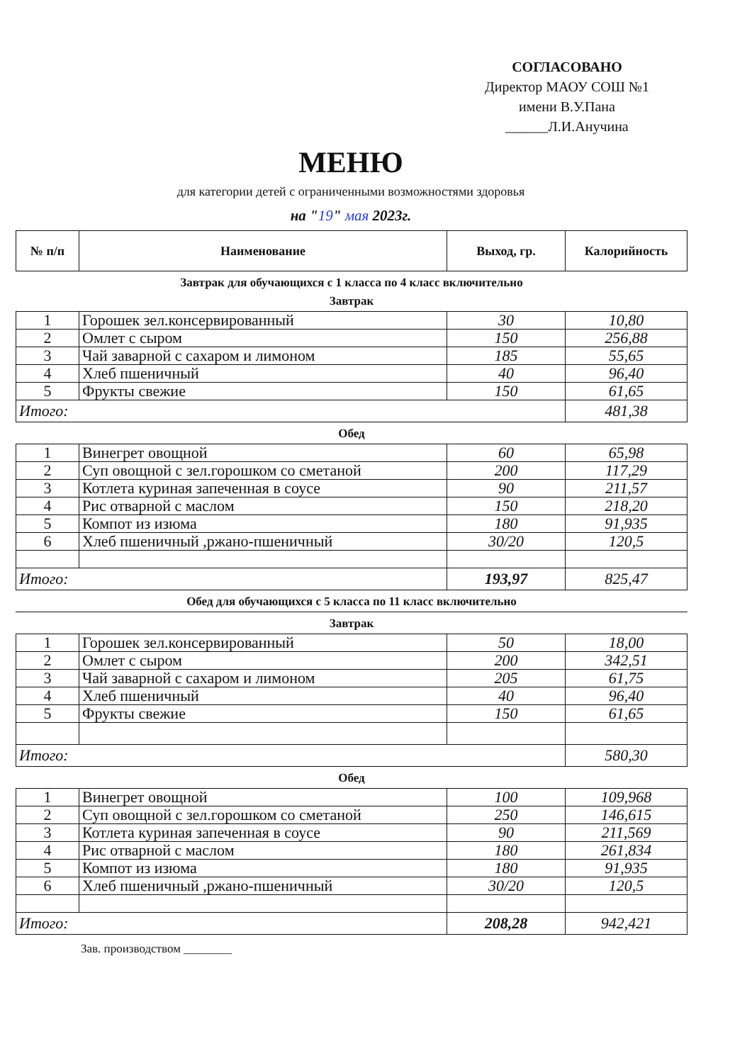СОГЛАСОВАНО
Директор МАОУ СОШ №1
имени В.У.Пана
______Л.И.Анучина
МЕНЮ
для категории детей с ограниченными возможностями здоровья
на "19" мая 2023г.
| № п/п | Наименование | Выход, гр. | Калорийность |
| --- | --- | --- | --- |
Завтрак для обучающихся с 1 класса по 4 класс включительно
Завтрак
| 1 | Горошек зел.консервированный | 30 | 10,80 |
| 2 | Омлет с сыром | 150 | 256,88 |
| 3 | Чай заварной с сахаром и лимоном | 185 | 55,65 |
| 4 | Хлеб пшеничный | 40 | 96,40 |
| 5 | Фрукты свежие | 150 | 61,65 |
| Итого: | | | 481,38 |
Обед
| 1 | Винегрет овощной | 60 | 65,98 |
| 2 | Суп овощной с зел.горошком со сметаной | 200 | 117,29 |
| 3 | Котлета куриная запеченная в соусе | 90 | 211,57 |
| 4 | Рис отварной с маслом | 150 | 218,20 |
| 5 | Компот из изюма | 180 | 91,935 |
| 6 | Хлеб пшеничный ,ржано-пшеничный | 30/20 | 120,5 |
| Итого: | | 193,97 | 825,47 |
Обед для обучающихся с 5 класса по 11 класс включительно
Завтрак
| 1 | Горошек зел.консервированный | 50 | 18,00 |
| 2 | Омлет с сыром | 200 | 342,51 |
| 3 | Чай заварной с сахаром и лимоном | 205 | 61,75 |
| 4 | Хлеб пшеничный | 40 | 96,40 |
| 5 | Фрукты свежие | 150 | 61,65 |
| Итого: | | | 580,30 |
Обед
| 1 | Винегрет овощной | 100 | 109,968 |
| 2 | Суп овощной с зел.горошком со сметаной | 250 | 146,615 |
| 3 | Котлета куриная запеченная в соусе | 90 | 211,569 |
| 4 | Рис отварной с маслом | 180 | 261,834 |
| 5 | Компот из изюма | 180 | 91,935 |
| 6 | Хлеб пшеничный ,ржано-пшеничный | 30/20 | 120,5 |
| Итого: | | 208,28 | 942,421 |
Зав. производством ________